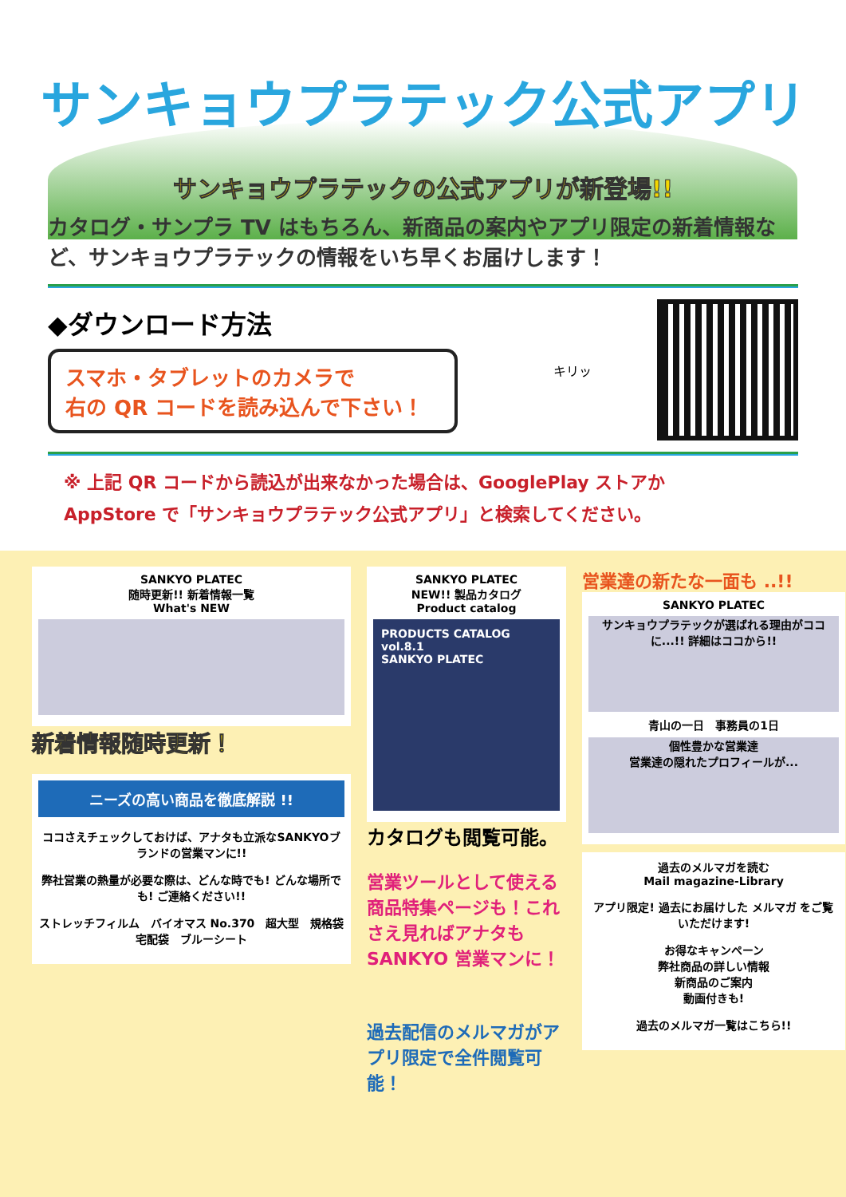サンキョウプラテック公式アプリ
サンキョウプラテックの公式アプリが新登場!!
カタログ・サンプラ TV はもちろん、新商品の案内やアプリ限定の新着情報など、サンキョウプラテックの情報をいち早くお届けします！
◆ダウンロード方法
スマホ・タブレットのカメラで
右の QR コードを読み込んで下さい！
キリッ
※ 上記 QR コードから読込が出来なかった場合は、GooglePlay ストアか
AppStore で「サンキョウプラテック公式アプリ」と検索してください。
SANKYO PLATEC
随時更新!! 新着情報一覧
What's NEW
新着情報随時更新！
ニーズの高い商品を徹底解説 !!
ココさえチェックしておけば、アナタも立派なSANKYOブランドの営業マンに!!
弊社営業の熱量が必要な際は、どんな時でも! どんな場所でも! ご連絡ください!!
ストレッチフィルム　バイオマス No.370　超大型　規格袋　宅配袋　ブルーシート
SANKYO PLATEC
NEW!! 製品カタログ
Product catalog
PRODUCTS CATALOG vol.8.1
SANKYO PLATEC
カタログも閲覧可能。
営業ツールとして使える商品特集ページも！これさえ見ればアナタもSANKYO 営業マンに！
過去配信のメルマガがアプリ限定で全件閲覧可能！
営業達の新たな一面も ..!!
SANKYO PLATEC
サンキョウプラテックが選ばれる理由がココに...!! 詳細はココから!!
青山の一日　事務員の1日
個性豊かな営業達
営業達の隠れたプロフィールが...
過去のメルマガを読む
Mail magazine-Library
アプリ限定! 過去にお届けした メルマガ をご覧いただけます!
お得なキャンペーン
弊社商品の詳しい情報
新商品のご案内
動画付きも!
過去のメルマガ一覧はこちら!!